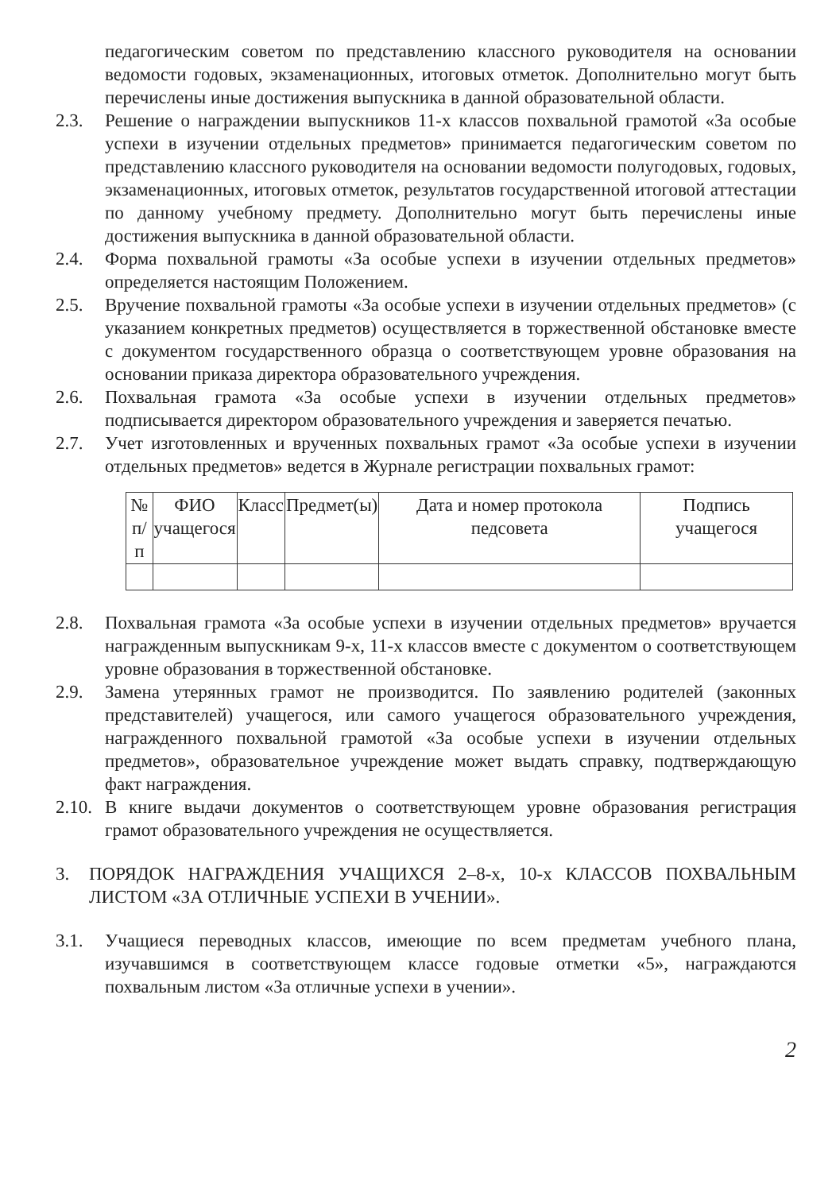педагогическим советом по представлению классного руководителя на основании ведомости годовых, экзаменационных, итоговых отметок. Дополнительно могут быть перечислены иные достижения выпускника в данной образовательной области.
2.3. Решение о награждении выпускников 11-х классов похвальной грамотой «За особые успехи в изучении отдельных предметов» принимается педагогическим советом по представлению классного руководителя на основании ведомости полугодовых, годовых, экзаменационных, итоговых отметок, результатов государственной итоговой аттестации по данному учебному предмету. Дополнительно могут быть перечислены иные достижения выпускника в данной образовательной области.
2.4. Форма похвальной грамоты «За особые успехи в изучении отдельных предметов» определяется настоящим Положением.
2.5. Вручение похвальной грамоты «За особые успехи в изучении отдельных предметов» (с указанием конкретных предметов) осуществляется в торжественной обстановке вместе с документом государственного образца о соответствующем уровне образования на основании приказа директора образовательного учреждения.
2.6. Похвальная грамота «За особые успехи в изучении отдельных предметов» подписывается директором образовательного учреждения и заверяется печатью.
2.7. Учет изготовленных и врученных похвальных грамот «За особые успехи в изучении отдельных предметов» ведется в Журнале регистрации похвальных грамот:
| № п/п | ФИО учащегося | Класс | Предмет(ы) | Дата и номер протокола педсовета | Подпись учащегося |
| --- | --- | --- | --- | --- | --- |
2.8. Похвальная грамота «За особые успехи в изучении отдельных предметов» вручается награжденным выпускникам 9-х, 11-х классов вместе с документом о соответствующем уровне образования в торжественной обстановке.
2.9. Замена утерянных грамот не производится. По заявлению родителей (законных представителей) учащегося, или самого учащегося образовательного учреждения, награжденного похвальной грамотой «За особые успехи в изучении отдельных предметов», образовательное учреждение может выдать справку, подтверждающую факт награждения.
2.10. В книге выдачи документов о соответствующем уровне образования регистрация грамот образовательного учреждения не осуществляется.
3. ПОРЯДОК НАГРАЖДЕНИЯ УЧАЩИХСЯ 2–8-х, 10-х КЛАССОВ ПОХВАЛЬНЫМ ЛИСТОМ «ЗА ОТЛИЧНЫЕ УСПЕХИ В УЧЕНИИ».
3.1. Учащиеся переводных классов, имеющие по всем предметам учебного плана, изучавшимся в соответствующем классе годовые отметки «5», награждаются похвальным листом «За отличные успехи в учении».
2